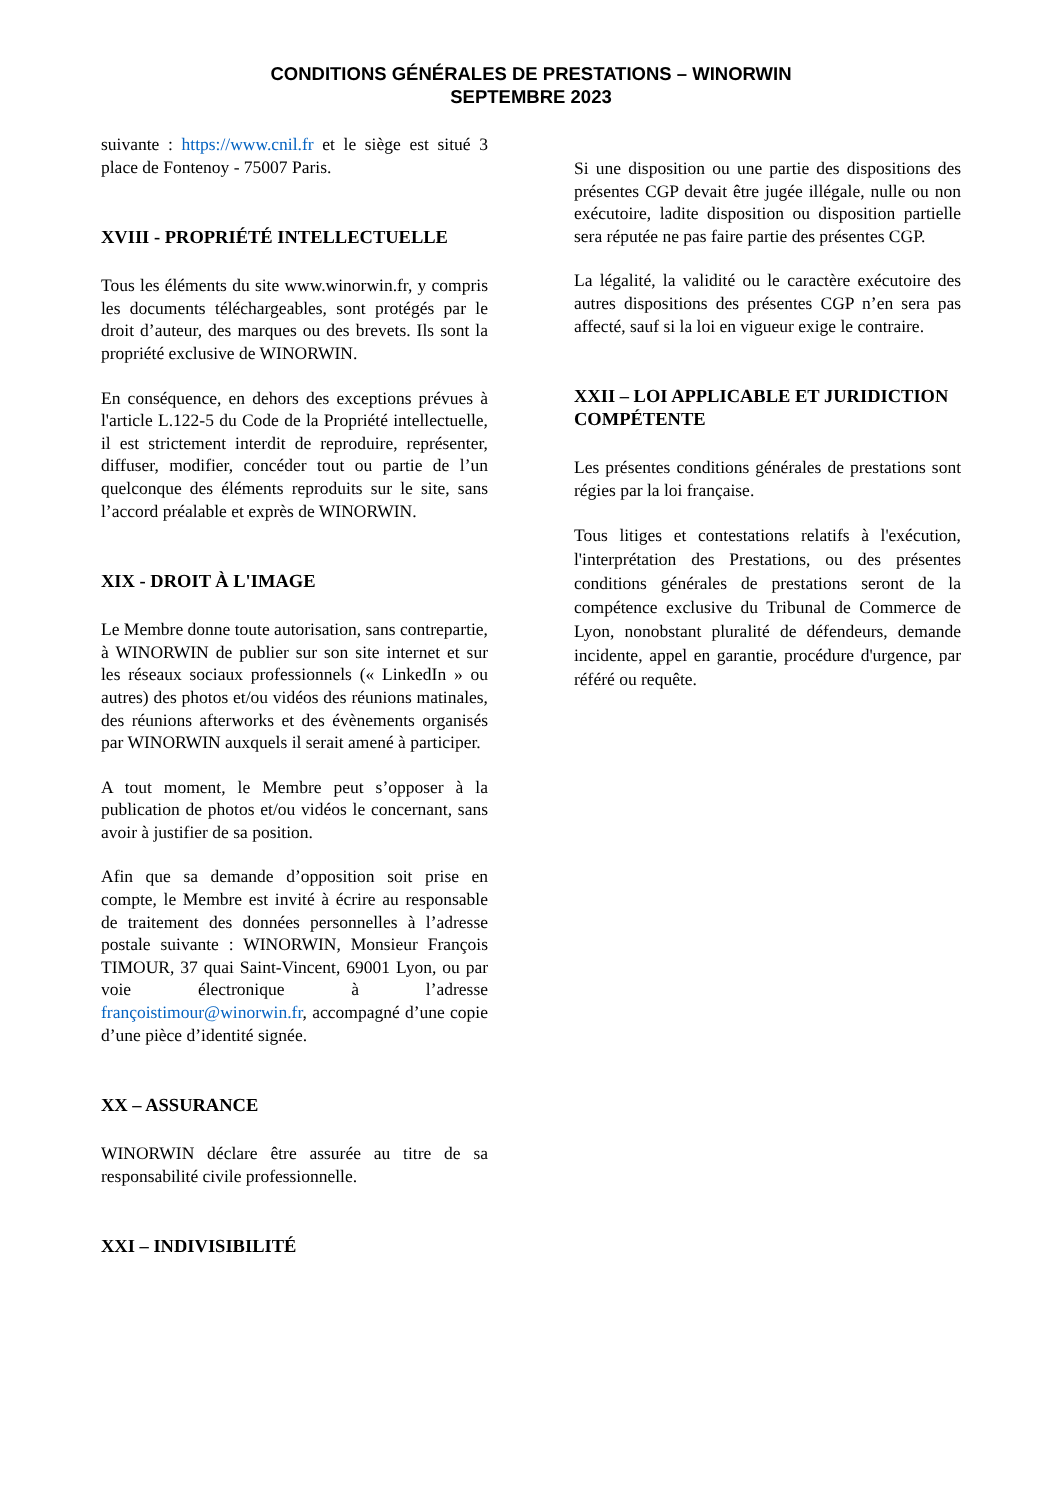CONDITIONS GÉNÉRALES DE PRESTATIONS – WINORWIN
SEPTEMBRE 2023
suivante : https://www.cnil.fr et le siège est situé 3 place de Fontenoy - 75007 Paris.
XVIII - PROPRIÉTÉ INTELLECTUELLE
Tous les éléments du site www.winorwin.fr, y compris les documents téléchargeables, sont protégés par le droit d’auteur, des marques ou des brevets. Ils sont la propriété exclusive de WINORWIN.
En conséquence, en dehors des exceptions prévues à l'article L.122-5 du Code de la Propriété intellectuelle, il est strictement interdit de reproduire, représenter, diffuser, modifier, concéder tout ou partie de l’un quelconque des éléments reproduits sur le site, sans l’accord préalable et exprès de WINORWIN.
XIX - DROIT À L'IMAGE
Le Membre donne toute autorisation, sans contrepartie, à WINORWIN de publier sur son site internet et sur les réseaux sociaux professionnels (« LinkedIn » ou autres) des photos et/ou vidéos des réunions matinales, des réunions afterworks et des évènements organisés par WINORWIN auxquels il serait amené à participer.
A tout moment, le Membre peut s’opposer à la publication de photos et/ou vidéos le concernant, sans avoir à justifier de sa position.
Afin que sa demande d’opposition soit prise en compte, le Membre est invité à écrire au responsable de traitement des données personnelles à l’adresse postale suivante : WINORWIN, Monsieur François TIMOUR, 37 quai Saint-Vincent, 69001 Lyon, ou par voie électronique à l’adresse françoistimour@winorwin.fr, accompagné d’une copie d’une pièce d’identité signée.
XX – ASSURANCE
WINORWIN déclare être assurée au titre de sa responsabilité civile professionnelle.
XXI – INDIVISIBILITÉ
Si une disposition ou une partie des dispositions des présentes CGP devait être jugée illégale, nulle ou non exécutoire, ladite disposition ou disposition partielle sera réputée ne pas faire partie des présentes CGP.
La légalité, la validité ou le caractère exécutoire des autres dispositions des présentes CGP n’en sera pas affecté, sauf si la loi en vigueur exige le contraire.
XXII – LOI APPLICABLE ET JURIDICTION COMPÉTENTE
Les présentes conditions générales de prestations sont régies par la loi française.
Tous litiges et contestations relatifs à l'exécution, l'interprétation des Prestations, ou des présentes conditions générales de prestations seront de la compétence exclusive du Tribunal de Commerce de Lyon, nonobstant pluralité de défendeurs, demande incidente, appel en garantie, procédure d'urgence, par référé ou requête.